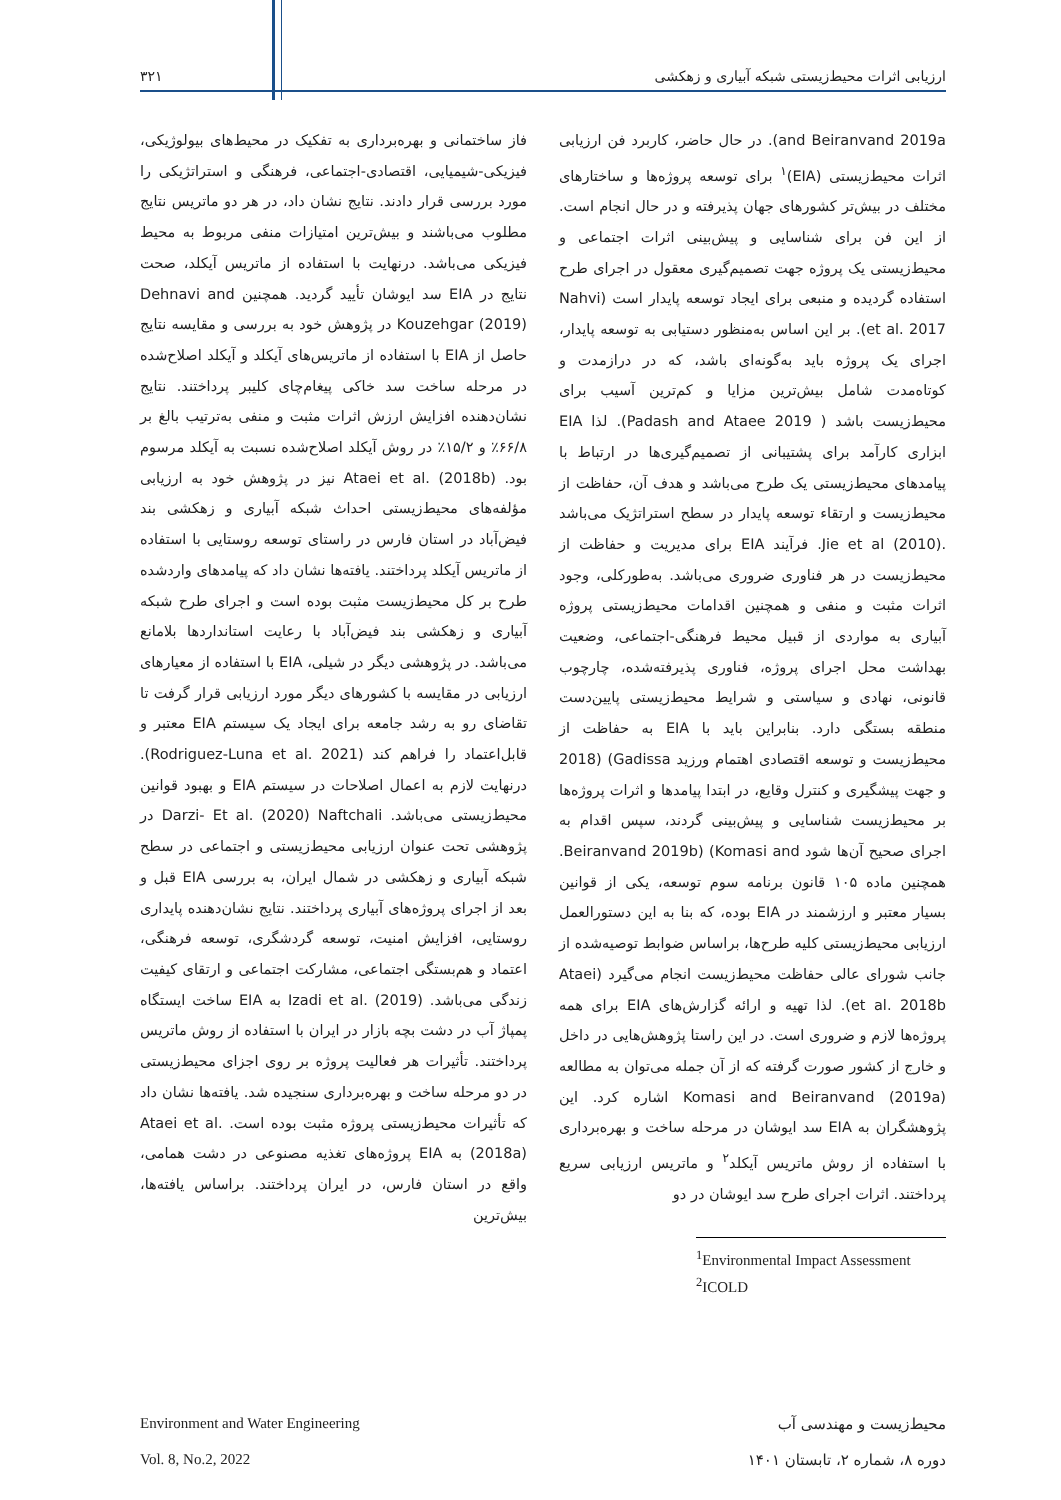۳۲۱ ارزیابی اثرات محیط‌زیستی شبکه آبیاری و زهکشی
and Beiranvand 2019a). در حال حاضر، کاربرد فن ارزیابی اثرات محیط‌زیستی (EIA)<sup>۱</sup> برای توسعه پروژه‌ها و ساختارهای مختلف در بیش‌تر کشورهای جهان پذیرفته و در حال انجام است. از این فن برای شناسایی و پیش‌بینی اثرات اجتماعی و محیط‌زیستی یک پروژه جهت تصمیم‌گیری معقول در اجرای طرح استفاده گردیده و منبعی برای ایجاد توسعه پایدار است (Nahvi et al. 2017). بر این اساس به‌منظور دستیابی به توسعه پایدار، اجرای یک پروژه باید به‌گونه‌ای باشد، که در درازمدت و کوتاه‌مدت شامل بیش‌ترین مزایا و کم‌ترین آسیب برای محیط‌زیست باشد ( Padash and Ataee 2019). لذا EIA ابزاری کارآمد برای پشتیبانی از تصمیم‌گیری‌ها در ارتباط با پیامدهای محیط‌زیستی یک طرح می‌باشد و هدف آن، حفاظت از محیط‌زیست و ارتقاء توسعه پایدار در سطح استراتژیک می‌باشد .Jie et al (2010). فرآیند EIA برای مدیریت و حفاظت از محیط‌زیست در هر فناوری ضروری می‌باشد. به‌طورکلی، وجود اثرات مثبت و منفی و همچنین اقدامات محیط‌زیستی پروژه آبیاری به مواردی از قبیل محیط فرهنگی-اجتماعی، وضعیت بهداشت محل اجرای پروژه، فناوری پذیرفته‌شده، چارچوب قانونی، نهادی و سیاستی و شرایط محیط‌زیستی پایین‌دست منطقه بستگی دارد. بنابراین باید با EIA به حفاظت از محیط‌زیست و توسعه اقتصادی اهتمام ورزید Gadissa) (2018 و جهت پیشگیری و کنترل وقایع، در ابتدا پیامدها و اثرات پروژه‌ها بر محیط‌زیست شناسایی و پیش‌بینی گردند، سپس اقدام به اجرای صحیح آن‌ها شود Komasi and) (Beiranvand 2019b. همچنین ماده ۱۰۵ قانون برنامه سوم توسعه، یکی از قوانین بسیار معتبر و ارزشمند در EIA بوده، که بنا به این دستورالعمل ارزیابی محیط‌زیستی کلیه طرح‌ها، براساس ضوابط توصیه‌شده از جانب شورای عالی حفاظت محیط‌زیست انجام می‌گیرد (Ataei et al. 2018b). لذا تهیه و ارائه گزارش‌های EIA برای همه پروژه‌ها لازم و ضروری است. در این راستا پژوهش‌هایی در داخل و خارج از کشور صورت گرفته که از آن جمله می‌توان به مطالعه Komasi and Beiranvand (2019a) اشاره کرد. این پژوهشگران به EIA سد ایوشان در مرحله ساخت و بهره‌برداری با استفاده از روش ماتریس آیکلد<sup>۲</sup> و ماتریس ارزیابی سریع پرداختند. اثرات اجرای طرح سد ایوشان در دو
<sup>1</sup> Environmental Impact Assessment
<sup>2</sup> ICOLD
فاز ساختمانی و بهره‌برداری به تفکیک در محیط‌های بیولوژیکی، فیزیکی-شیمیایی، اقتصادی-اجتماعی، فرهنگی و استراتژیکی را مورد بررسی قرار دادند. نتایج نشان داد، در هر دو ماتریس نتایج مطلوب می‌باشند و بیش‌ترین امتیازات منفی مربوط به محیط فیزیکی می‌باشد. درنهایت با استفاده از ماتریس آیکلد، صحت نتایج در EIA سد ایوشان تأیید گردید. همچنین Dehnavi and Kouzehgar (2019) در پژوهش خود به بررسی و مقایسه نتایج حاصل از EIA با استفاده از ماتریس‌های آیکلد و آیکلد اصلاح‌شده در مرحله ساخت سد خاکی پیغام‌چای کلیبر پرداختند. نتایج نشان‌دهنده افزایش ارزش اثرات مثبت و منفی به‌ترتیب بالغ بر ۶۶/۸٪ و ۱۵/۲٪ در روش آیکلد اصلاح‌شده نسبت به آیکلد مرسوم بود. Ataei et al. (2018b) نیز در پژوهش خود به ارزیابی مؤلفه‌های محیط‌زیستی احداث شبکه آبیاری و زهکشی بند فیض‌آباد در استان فارس در راستای توسعه روستایی با استفاده از ماتریس آیکلد پرداختند. یافته‌ها نشان داد که پیامدهای واردشده طرح بر کل محیط‌زیست مثبت بوده است و اجرای طرح شبکه آبیاری و زهکشی بند فیض‌آباد با رعایت استانداردها بلامانع می‌باشد. در پژوهشی دیگر در شیلی، EIA با استفاده از معیارهای ارزیابی در مقایسه با کشورهای دیگر مورد ارزیابی قرار گرفت تا تقاضای رو به رشد جامعه برای ایجاد یک سیستم EIA معتبر و قابل‌اعتماد را فراهم کند (Rodriguez-Luna et al. 2021). درنهایت لازم به اعمال اصلاحات در سیستم EIA و بهبود قوانین محیط‌زیستی می‌باشد. Darzi- Et al. (2020) Naftchali در پژوهشی تحت عنوان ارزیابی محیط‌زیستی و اجتماعی در سطح شبکه آبیاری و زهکشی در شمال ایران، به بررسی EIA قبل و بعد از اجرای پروژه‌های آبیاری پرداختند. نتایج نشان‌دهنده پایداری روستایی، افزایش امنیت، توسعه گردشگری، توسعه فرهنگی، اعتماد و هم‌بستگی اجتماعی، مشارکت اجتماعی و ارتقای کیفیت زندگی می‌باشد. Izadi et al. (2019) به EIA ساخت ایستگاه پمپاژ آب در دشت بچه بازار در ایران با استفاده از روش ماتریس پرداختند. تأثیرات هر فعالیت پروژه بر روی اجزای محیط‌زیستی در دو مرحله ساخت و بهره‌برداری سنجیده شد. یافته‌ها نشان داد که تأثیرات محیط‌زیستی پروژه مثبت بوده است. Ataei et al. (2018a) به EIA پروژه‌های تغذیه مصنوعی در دشت همامی، واقع در استان فارس، در ایران پرداختند. براساس یافته‌ها، بیش‌ترین
Environment and Water Engineering محیط‌زیست و مهندسی آب
Vol. 8, No.2, 2022 دوره ۸، شماره ۲، تابستان ۱۴۰۱